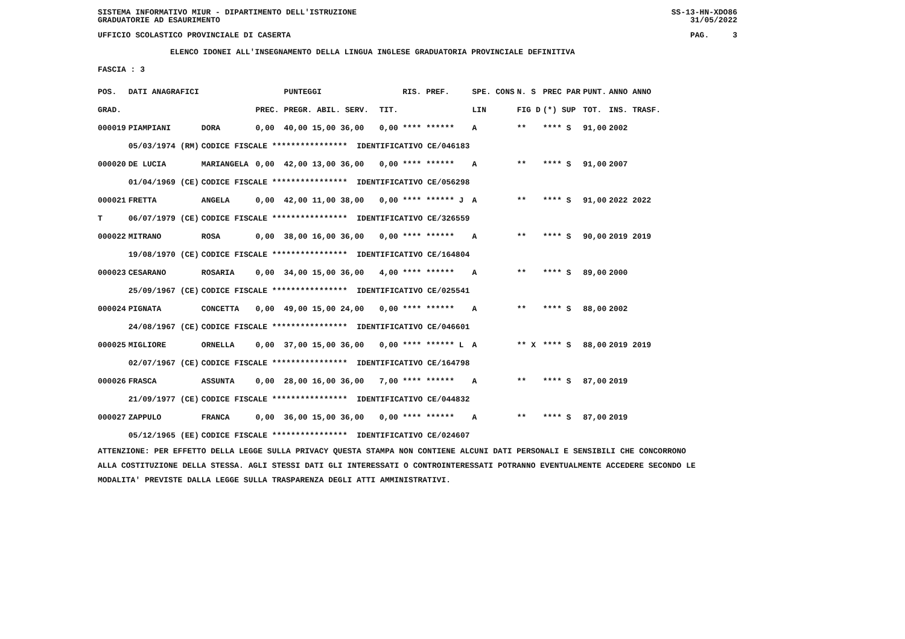SISTEMA INFORMATIVO MIUR - DIPARTIMENTO DELL'ISTRUZIONE
GRADUATORIE AD ESAURIMENTO SS-13-HN-XDO86
31/05/2022
UFFICIO SCOLASTICO PROVINCIALE DI CASERTA PAG. 3
ELENCO IDONEI ALL'INSEGNAMENTO DELLA LINGUA INGLESE GRADUATORIA PROVINCIALE DEFINITIVA
FASCIA : 3
| POS. | DATI ANAGRAFICI | | | PUNTEGGI | | RIS. PREF. | SPE. CONS | N. S | PREC PAR | PUNT. | ANNO ANNO |
| --- | --- | --- | --- | --- | --- | --- | --- | --- | --- | --- | --- |
| GRAD. | | | PREC. | PREGR. ABIL. SERV. | TIT. | | LIN | FIG D | (*) SUP | TOT. | INS. TRASF. |
| 000019 | PIAMPIANI | DORA | 0,00 | 40,00 15,00 36,00 | 0,00 | **** ****** | A | ** | **** S | 91,00 | 2002 |
| | 05/03/1974 (RM) | CODICE FISCALE **************** IDENTIFICATIVO CE/046183 | | | | | | | | | |
| 000020 | DE LUCIA | MARIANGELA | 0,00 | 42,00 13,00 36,00 | 0,00 | **** ****** | A | ** | **** S | 91,00 | 2007 |
| | 01/04/1969 (CE) | CODICE FISCALE **************** IDENTIFICATIVO CE/056298 | | | | | | | | | |
| 000021 | FRETTA | ANGELA | 0,00 | 42,00 11,00 38,00 | 0,00 | **** ****** J | A | ** | **** S | 91,00 | 2022 2022 |
| T | 06/07/1979 (CE) | CODICE FISCALE **************** IDENTIFICATIVO CE/326559 | | | | | | | | | |
| 000022 | MITRANO | ROSA | 0,00 | 38,00 16,00 36,00 | 0,00 | **** ****** | A | ** | **** S | 90,00 | 2019 2019 |
| | 19/08/1970 (CE) | CODICE FISCALE **************** IDENTIFICATIVO CE/164804 | | | | | | | | | |
| 000023 | CESARANO | ROSARIA | 0,00 | 34,00 15,00 36,00 | 4,00 | **** ****** | A | ** | **** S | 89,00 | 2000 |
| | 25/09/1967 (CE) | CODICE FISCALE **************** IDENTIFICATIVO CE/025541 | | | | | | | | | |
| 000024 | PIGNATA | CONCETTA | 0,00 | 49,00 15,00 24,00 | 0,00 | **** ****** | A | ** | **** S | 88,00 | 2002 |
| | 24/08/1967 (CE) | CODICE FISCALE **************** IDENTIFICATIVO CE/046601 | | | | | | | | | |
| 000025 | MIGLIORE | ORNELLA | 0,00 | 37,00 15,00 36,00 | 0,00 | **** ****** L | A | ** X | **** S | 88,00 | 2019 2019 |
| | 02/07/1967 (CE) | CODICE FISCALE **************** IDENTIFICATIVO CE/164798 | | | | | | | | | |
| 000026 | FRASCA | ASSUNTA | 0,00 | 28,00 16,00 36,00 | 7,00 | **** ****** | A | ** | **** S | 87,00 | 2019 |
| | 21/09/1977 (CE) | CODICE FISCALE **************** IDENTIFICATIVO CE/044832 | | | | | | | | | |
| 000027 | ZAPPULO | FRANCA | 0,00 | 36,00 15,00 36,00 | 0,00 | **** ****** | A | ** | **** S | 87,00 | 2019 |
| | 05/12/1965 (EE) | CODICE FISCALE **************** IDENTIFICATIVO CE/024607 | | | | | | | | | |
ATTENZIONE: PER EFFETTO DELLA LEGGE SULLA PRIVACY QUESTA STAMPA NON CONTIENE ALCUNI DATI PERSONALI E SENSIBILI CHE CONCORRONO
ALLA COSTITUZIONE DELLA STESSA. AGLI STESSI DATI GLI INTERESSATI O CONTROINTERESSATI POTRANNO EVENTUALMENTE ACCEDERE SECONDO LE
MODALITA' PREVISTE DALLA LEGGE SULLA TRASPARENZA DEGLI ATTI AMMINISTRATIVI.